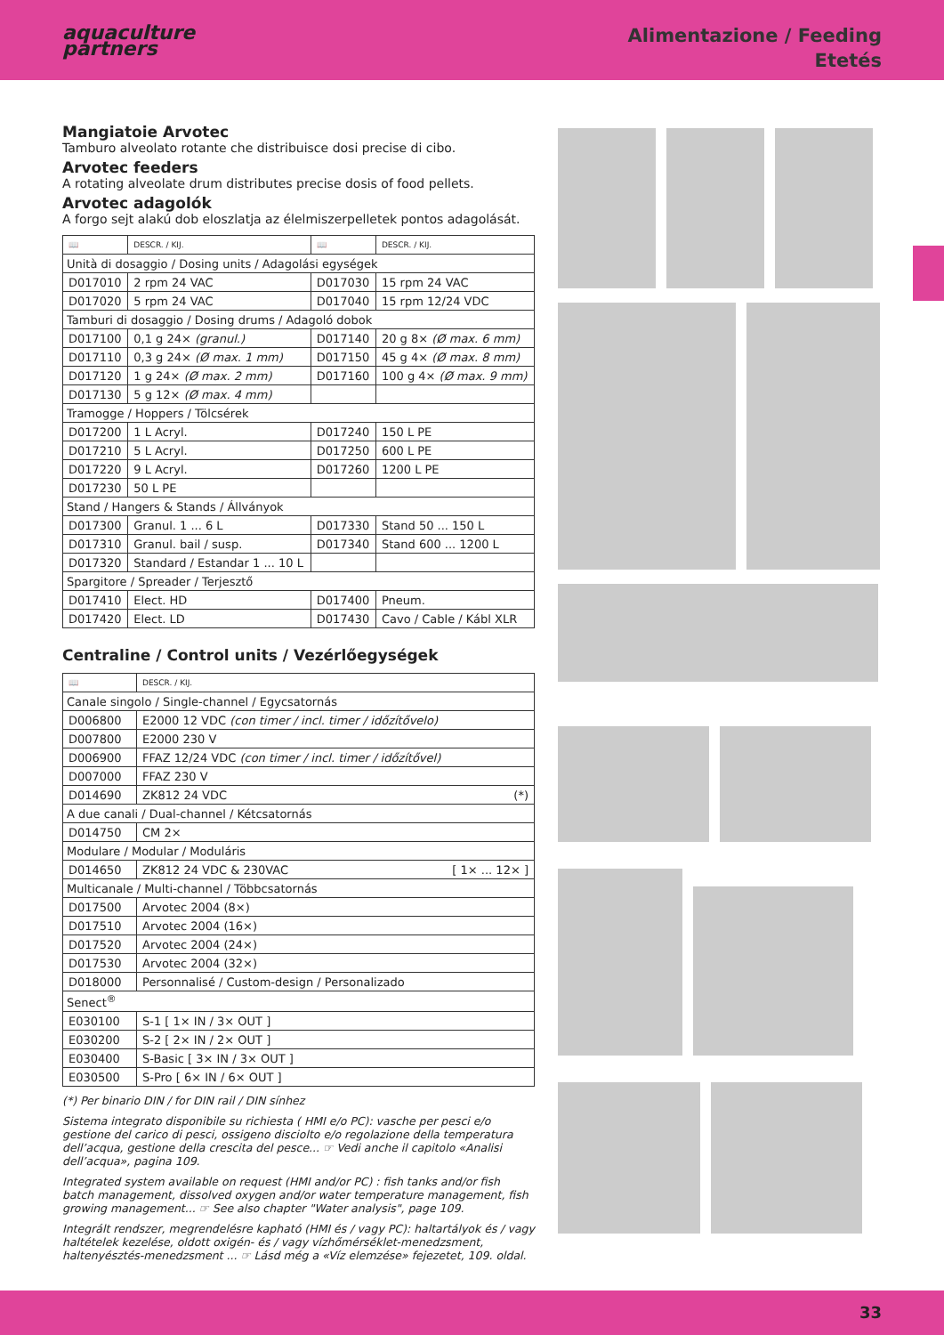aquaculture
partners
Alimentazione / Feeding
Etetés
Mangiatoie Arvotec
Tamburo alveolato rotante che distribuisce dosi precise di cibo.
Arvotec feeders
A rotating alveolate drum distributes precise dosis of food pellets.
Arvotec adagolók
A forgo sejt alakú dob eloszlatja az élelmiszerpelletek pontos adagolását.
| 📖 | DESCR. / KIJ. | 📖 | DESCR. / KIJ. |
| --- | --- | --- | --- |
| Unità di dosaggio / Dosing units / Adagolási egységek | | | |
| D017010 | 2 rpm 24 VAC | D017030 | 15 rpm 24 VAC |
| D017020 | 5 rpm 24 VAC | D017040 | 15 rpm 12/24 VDC |
| Tamburi di dosaggio / Dosing drums / Adagoló dobok | | | |
| D017100 | 0,1 g 24× (granul.) | D017140 | 20 g 8× (Ø max. 6 mm) |
| D017110 | 0,3 g 24× (Ø max. 1 mm) | D017150 | 45 g 4× (Ø max. 8 mm) |
| D017120 | 1 g 24× (Ø max. 2 mm) | D017160 | 100 g 4× (Ø max. 9 mm) |
| D017130 | 5 g 12× (Ø max. 4 mm) | | |
| Tramogge / Hoppers / Tölcsérek | | | |
| D017200 | 1 L Acryl. | D017240 | 150 L PE |
| D017210 | 5 L Acryl. | D017250 | 600 L PE |
| D017220 | 9 L Acryl. | D017260 | 1200 L PE |
| D017230 | 50 L PE | | |
| Stand / Hangers & Stands / Állványok | | | |
| D017300 | Granul. 1 ... 6 L | D017330 | Stand 50 ... 150 L |
| D017310 | Granul. bail / susp. | D017340 | Stand 600 ... 1200 L |
| D017320 | Standard / Estandar 1 ... 10 L | | |
| Spargitore / Spreader / Terjesztő | | | |
| D017410 | Elect. HD | D017400 | Pneum. |
| D017420 | Elect. LD | D017430 | Cavo / Cable / Kábl XLR |
Centraline / Control units / Vezérlőegységek
| 📖 | DESCR. / KIJ. |
| --- | --- |
| Canale singolo / Single-channel / Egycsatornás | |
| D006800 | E2000 12 VDC (con timer / incl. timer / időzítővelo) |
| D007800 | E2000 230 V |
| D006900 | FFAZ 12/24 VDC (con timer / incl. timer / időzítővel) |
| D007000 | FFAZ 230 V |
| D014690 | ZK812 24 VDC (*) |
| A due canali / Dual-channel / Kétcsatornás | |
| D014750 | CM 2× |
| Modulare / Modular / Moduláris | |
| D014650 | ZK812 24 VDC & 230VAC [ 1× ... 12× ] |
| Multicanale / Multi-channel / Többcsatornás | |
| D017500 | Arvotec 2004 (8×) |
| D017510 | Arvotec 2004 (16×) |
| D017520 | Arvotec 2004 (24×) |
| D017530 | Arvotec 2004 (32×) |
| D018000 | Personnalisé / Custom-design / Personalizado |
| Senect<sup>®</sup> | |
| E030100 | S-1 [ 1× IN / 3× OUT ] |
| E030200 | S-2 [ 2× IN / 2× OUT ] |
| E030400 | S-Basic [ 3× IN / 3× OUT ] |
| E030500 | S-Pro [ 6× IN / 6× OUT ] |
(*) Per binario DIN / for DIN rail / DIN sínhez
Sistema integrato disponibile su richiesta ( HMI e/o PC): vasche per pesci e/o gestione del carico di pesci, ossigeno disciolto e/o regolazione della temperatura dell’acqua, gestione della crescita del pesce... ☞ Vedi anche il capitolo «Analisi dell’acqua», pagina 109.
Integrated system available on request (HMI and/or PC) : fish tanks and/or fish batch management, dissolved oxygen and/or water temperature management, fish growing management... ☞ See also chapter "Water analysis", page 109.
Integrált rendszer, megrendelésre kapható (HMI és / vagy PC): haltartályok és / vagy haltételek kezelése, oldott oxigén- és / vagy vízhőmérséklet-menedzsment, haltenyésztés-menedzsment ... ☞ Lásd még a «Víz elemzése» fejezetet, 109. oldal.
33